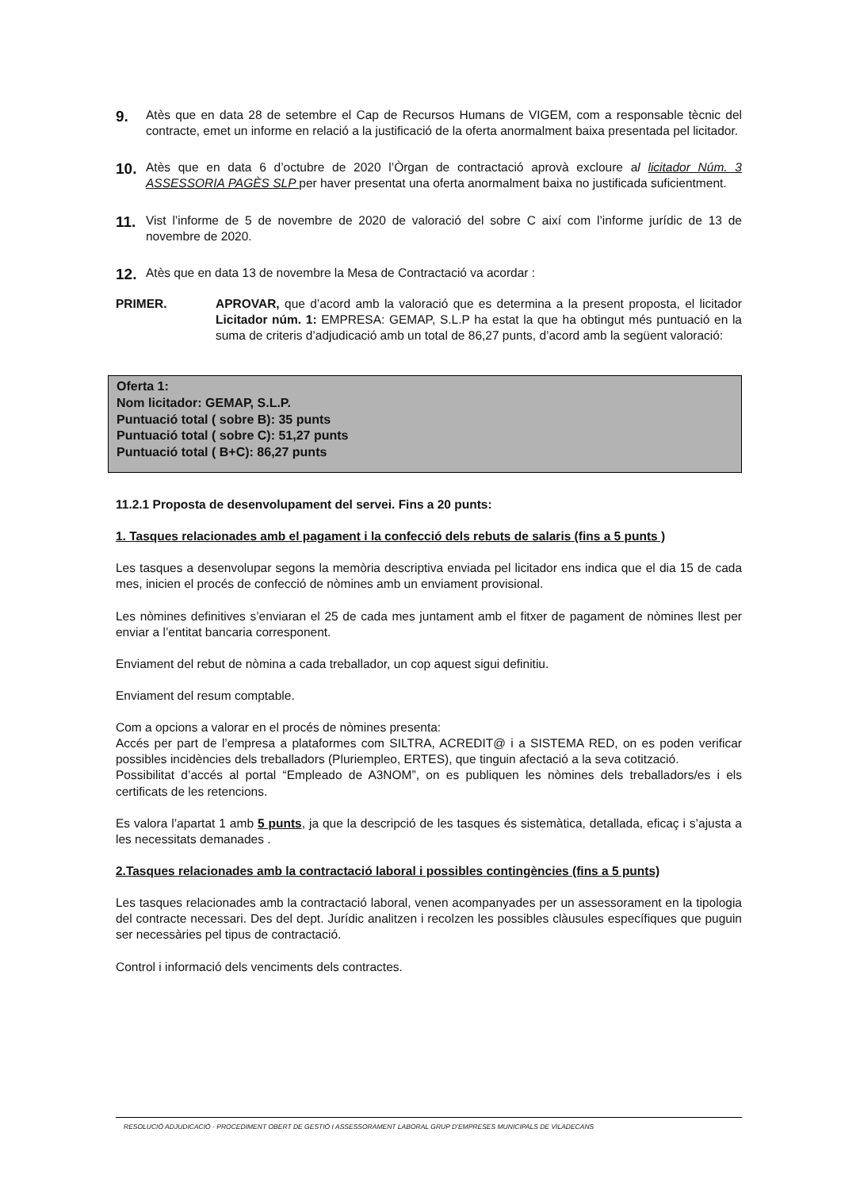9.
Atès que en data 28 de setembre el Cap de Recursos Humans de VIGEM, com a responsable tècnic del contracte, emet un informe en relació a la justificació de la oferta anormalment baixa presentada pel licitador.
10.
Atès que en data 6 d’octubre de 2020 l’Òrgan de contractació aprovà excloure al licitador Núm. 3 ASSESSORIA PAGÈS SLP per haver presentat una oferta anormalment baixa no justificada suficientment.
11.
Vist l’informe de 5 de novembre de 2020 de valoració del sobre C així com l’informe jurídic de 13 de novembre de 2020.
12.
Atès que en data 13 de novembre la Mesa de Contractació va acordar :
PRIMER. APROVAR, que d’acord amb la valoració que es determina a la present proposta, el licitador Licitador núm. 1: EMPRESA: GEMAP, S.L.P ha estat la que ha obtingut més puntuació en la suma de criteris d’adjudicació amb un total de 86,27 punts, d’acord amb la següent valoració:
Oferta 1:
Nom licitador: GEMAP, S.L.P.
Puntuació total ( sobre B): 35 punts
Puntuació total ( sobre C): 51,27 punts
Puntuació total ( B+C): 86,27 punts
11.2.1 Proposta de desenvolupament del servei. Fins a 20 punts:
1. Tasques relacionades amb el pagament i la confecció dels rebuts de salaris (fins a 5 punts )
Les tasques a desenvolupar segons la memòria descriptiva enviada pel licitador ens indica que el dia 15 de cada mes, inicien el procés de confecció de nòmines amb un enviament provisional.
Les nòmines definitives s’enviaran el 25 de cada mes juntament amb el fitxer de pagament de nòmines llest per enviar a l’entitat bancaria corresponent.
Enviament del rebut de nòmina a cada treballador, un cop aquest sigui definitiu.
Enviament del resum comptable.
Com a opcions a valorar en el procés de nòmines presenta:
Accés per part de l’empresa a plataformes com SILTRA, ACREDIT@ i a SISTEMA RED, on es poden verificar possibles incidències dels treballadors (Pluriempleo, ERTES), que tinguin afectació a la seva cotització.
Possibilitat d’accés al portal “Empleado de A3NOM”, on es publiquen les nòmines dels treballadors/es i els certificats de les retencions.
Es valora l’apartat 1 amb 5 punts, ja que la descripció de les tasques és sistemàtica, detallada, eficaç i s’ajusta a les necessitats demanades .
2.Tasques relacionades amb la contractació laboral i possibles contingències (fins a 5 punts)
Les tasques relacionades amb la contractació laboral, venen acompanyades per un assessorament en la tipologia del contracte necessari. Des del dept. Jurídic analitzen i recolzen les possibles clàusules específiques que puguin ser necessàries pel tipus de contractació.
Control i informació dels venciments dels contractes.
RESOLUCIÓ ADJUDICACIÓ - PROCEDIMENT OBERT DE GESTIÓ I ASSESSORAMENT LABORAL GRUP D’EMPRESES MUNICIPALS DE VILADECANS